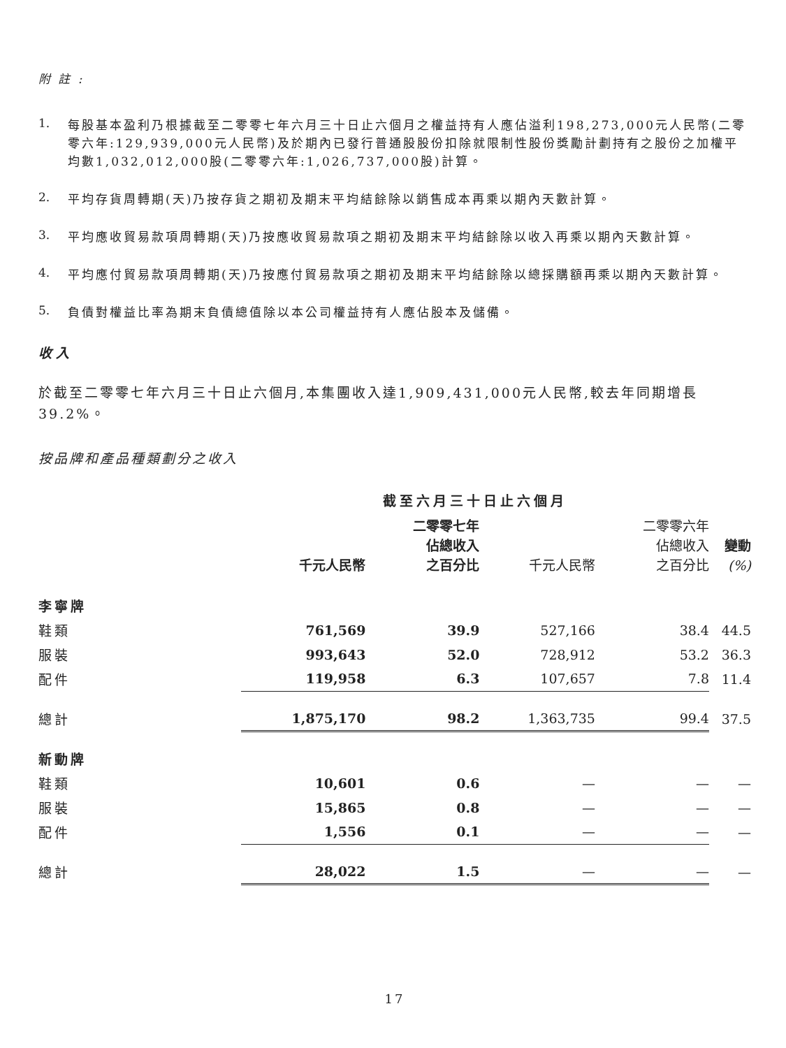附 註 :
1.
每股基本盈利乃根據截至二零零七年六月三十日止六個月之權益持有人應佔溢利198,273,000元人民幣(二零零六年:129,939,000元人民幣)及於期內已發行普通股股份扣除就限制性股份獎勵計劃持有之股份之加權平均數1,032,012,000股(二零零六年:1,026,737,000股)計算。
2.
平均存貨周轉期(天)乃按存貨之期初及期末平均結餘除以銷售成本再乘以期內天數計算。
3.
平均應收貿易款項周轉期(天)乃按應收貿易款項之期初及期末平均結餘除以收入再乘以期內天數計算。
4.
平均應付貿易款項周轉期(天)乃按應付貿易款項之期初及期末平均結餘除以總採購額再乘以期內天數計算。
5.
負債對權益比率為期末負債總值除以本公司權益持有人應佔股本及儲備。
收入
於截至二零零七年六月三十日止六個月,本集團收入達1,909,431,000元人民幣,較去年同期增長39.2%。
按品牌和產品種類劃分之收入
| | 截至六月三十日止六個月 | | | | |
| --- | --- | --- | --- | --- | --- |
| | 千元人民幣 | 二零零七年 佔總收入 之百分比 | 千元人民幣 | 二零零六年 佔總收入 之百分比 | 變動 (%) |
| 李寧牌 | | | | | |
| 鞋類 | 761,569 | 39.9 | 527,166 | 38.4 | 44.5 |
| 服裝 | 993,643 | 52.0 | 728,912 | 53.2 | 36.3 |
| 配件 | 119,958 | 6.3 | 107,657 | 7.8 | 11.4 |
| 總計 | 1,875,170 | 98.2 | 1,363,735 | 99.4 | 37.5 |
| 新動牌 | | | | | |
| 鞋類 | 10,601 | 0.6 | — | — | — |
| 服裝 | 15,865 | 0.8 | — | — | — |
| 配件 | 1,556 | 0.1 | — | — | — |
| 總計 | 28,022 | 1.5 | — | — | — |
17